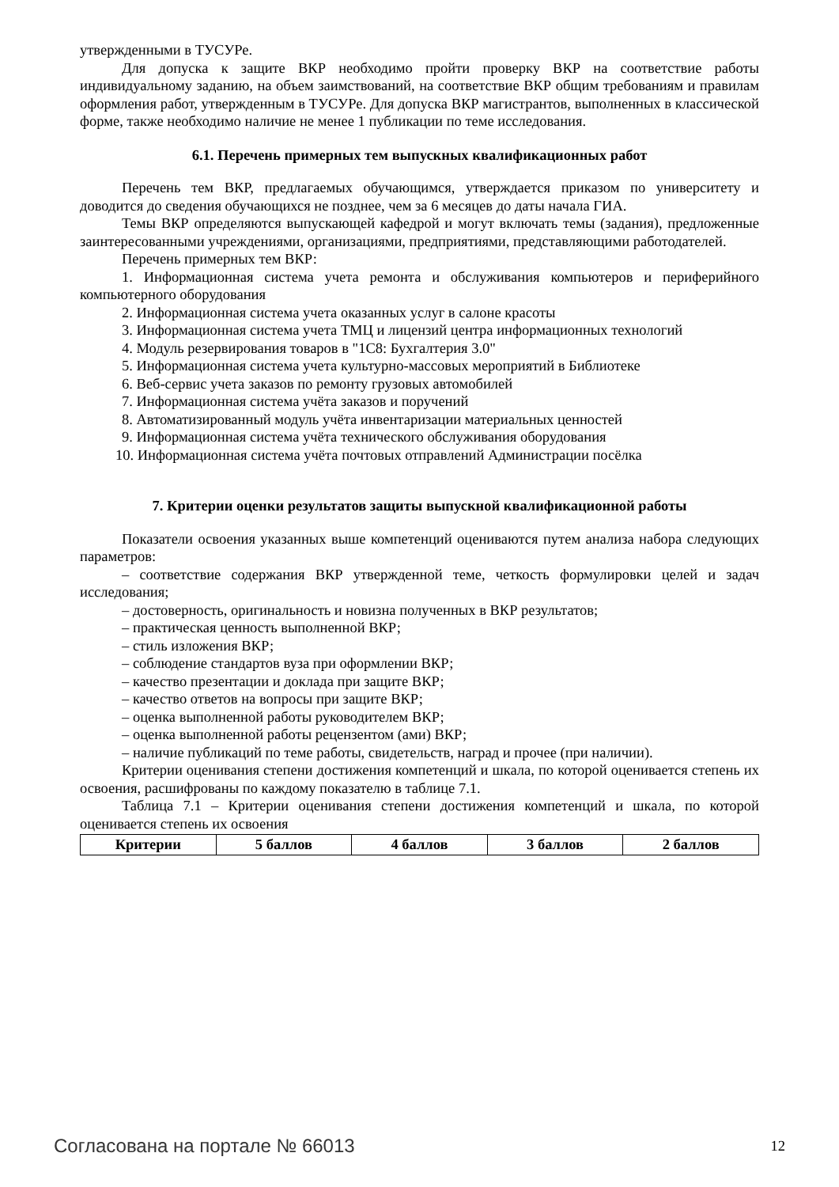утвержденными в ТУСУРе.
Для допуска к защите ВКР необходимо пройти проверку ВКР на соответствие работы индивидуальному заданию, на объем заимствований, на соответствие ВКР общим требованиям и правилам оформления работ, утвержденным в ТУСУРе. Для допуска ВКР магистрантов, выполненных в классической форме, также необходимо наличие не менее 1 публикации по теме исследования.
6.1. Перечень примерных тем выпускных квалификационных работ
Перечень тем ВКР, предлагаемых обучающимся, утверждается приказом по университету и доводится до сведения обучающихся не позднее, чем за 6 месяцев до даты начала ГИА.
Темы ВКР определяются выпускающей кафедрой и могут включать темы (задания), предложенные заинтересованными учреждениями, организациями, предприятиями, представляющими работодателей.
Перечень примерных тем ВКР:
1. Информационная система учета ремонта и обслуживания компьютеров и периферийного компьютерного оборудования
2. Информационная система учета оказанных услуг в салоне красоты
3. Информационная система учета ТМЦ и лицензий центра информационных технологий
4. Модуль резервирования товаров в "1С8: Бухгалтерия 3.0"
5. Информационная система учета культурно-массовых мероприятий в Библиотеке
6. Веб-сервис учета заказов по ремонту грузовых автомобилей
7. Информационная система учёта заказов и поручений
8. Автоматизированный модуль учёта инвентаризации материальных ценностей
9. Информационная система учёта технического обслуживания оборудования
10. Информационная система учёта почтовых отправлений Администрации посёлка
7. Критерии оценки результатов защиты выпускной квалификационной работы
Показатели освоения указанных выше компетенций оцениваются путем анализа набора следующих параметров:
– соответствие содержания ВКР утвержденной теме, четкость формулировки целей и задач исследования;
– достоверность, оригинальность и новизна полученных в ВКР результатов;
– практическая ценность выполненной ВКР;
– стиль изложения ВКР;
– соблюдение стандартов вуза при оформлении ВКР;
– качество презентации и доклада при защите ВКР;
– качество ответов на вопросы при защите ВКР;
– оценка выполненной работы руководителем ВКР;
– оценка выполненной работы рецензентом (ами) ВКР;
– наличие публикаций по теме работы, свидетельств, наград и прочее (при наличии).
Критерии оценивания степени достижения компетенций и шкала, по которой оценивается степень их освоения, расшифрованы по каждому показателю в таблице 7.1.
Таблица 7.1 – Критерии оценивания степени достижения компетенций и шкала, по которой оценивается степень их освоения
| Критерии | 5 баллов | 4 баллов | 3 баллов | 2 баллов |
| --- | --- | --- | --- | --- |
Согласована на портале № 66013 12